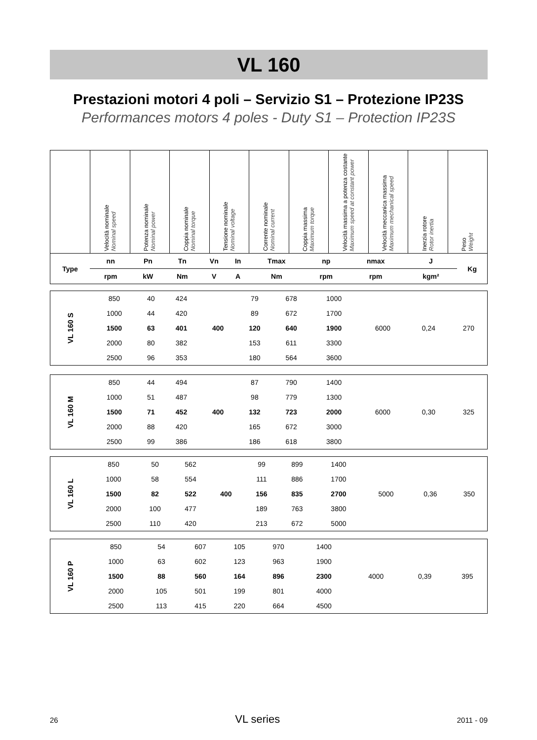VL 160
Prestazioni motori 4 poli – Servizio S1 – Protezione IP23S
Performances motors 4 poles - Duty S1 – Protection IP23S
| | Velocità nominale Nominal speed | Potenza nominale Nominal power | Coppia nominale Nominal torque | Tensione nominale Nominal voltage | Corrente nominale Nominal current | Coppia massima Maximum torque | Velocità massima a potenza costante Maximum speed at constant power | Velocità meccanica massima Maximum mechanical speed | Inerzia rotore Rotor inertia | Peso Weight |
| Type | nn | Pn | Tn | Vn | In | Tmax | np | nmax | J | Kg |
| --- | --- | --- | --- | --- | --- | --- | --- | --- | --- | --- |
| | rpm | kW | Nm | V | A | Nm | rpm | rpm | kgm² | |
| VL 160 S | 850 | 40 | 424 | 400 | 79 | 678 | 1000 | 6000 | 0,24 | 270 |
| | 1000 | 44 | 420 | | 89 | 672 | 1700 | | | |
| | 1500 | 63 | 401 | | 120 | 640 | 1900 | | | |
| | 2000 | 80 | 382 | | 153 | 611 | 3300 | | | |
| | 2500 | 96 | 353 | | 180 | 564 | 3600 | | | |
| VL 160 M | 850 | 44 | 494 | 400 | 87 | 790 | 1400 | 6000 | 0,30 | 325 |
| | 1000 | 51 | 487 | | 98 | 779 | 1300 | | | |
| | 1500 | 71 | 452 | | 132 | 723 | 2000 | | | |
| | 2000 | 88 | 420 | | 165 | 672 | 3000 | | | |
| | 2500 | 99 | 386 | | 186 | 618 | 3800 | | | |
| VL 160 L | 850 | 50 | 562 | 400 | 99 | 899 | 1400 | 5000 | 0,36 | 350 |
| | 1000 | 58 | 554 | | 111 | 886 | 1700 | | | |
| | 1500 | 82 | 522 | | 156 | 835 | 2700 | | | |
| | 2000 | 100 | 477 | | 189 | 763 | 3800 | | | |
| | 2500 | 110 | 420 | | 213 | 672 | 5000 | | | |
| VL 160 P | 850 | 54 | 607 | | 105 | 970 | 1400 | 4000 | 0,39 | 395 |
| | 1000 | 63 | 602 | | 123 | 963 | 1900 | | | |
| | 1500 | 88 | 560 | | 164 | 896 | 2300 | | | |
| | 2000 | 105 | 501 | | 199 | 801 | 4000 | | | |
| | 2500 | 113 | 415 | | 220 | 664 | 4500 | | | |
26 VL series 2011 - 09